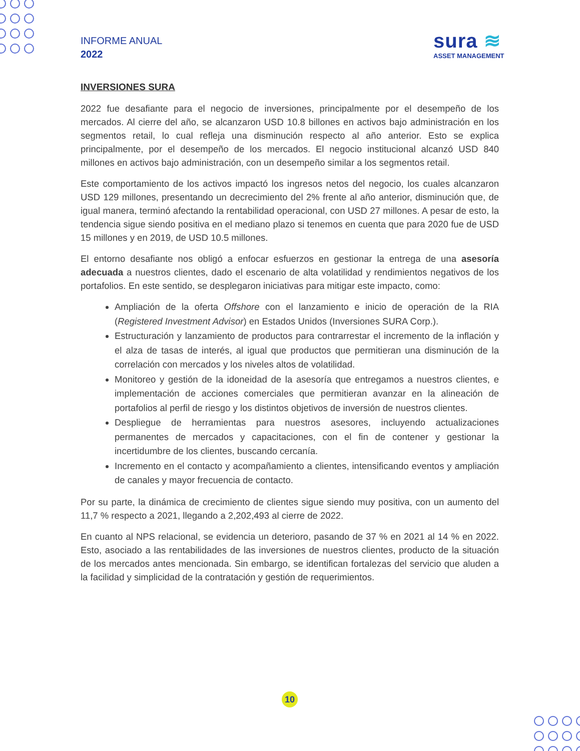INFORME ANUAL
2022
sura ≋
ASSET MANAGEMENT
INVERSIONES SURA
2022 fue desafiante para el negocio de inversiones, principalmente por el desempeño de los mercados. Al cierre del año, se alcanzaron USD 10.8 billones en activos bajo administración en los segmentos retail, lo cual refleja una disminución respecto al año anterior. Esto se explica principalmente, por el desempeño de los mercados. El negocio institucional alcanzó USD 840 millones en activos bajo administración, con un desempeño similar a los segmentos retail.
Este comportamiento de los activos impactó los ingresos netos del negocio, los cuales alcanzaron USD 129 millones, presentando un decrecimiento del 2% frente al año anterior, disminución que, de igual manera, terminó afectando la rentabilidad operacional, con USD 27 millones. A pesar de esto, la tendencia sigue siendo positiva en el mediano plazo si tenemos en cuenta que para 2020 fue de USD 15 millones y en 2019, de USD 10.5 millones.
El entorno desafiante nos obligó a enfocar esfuerzos en gestionar la entrega de una asesoría adecuada a nuestros clientes, dado el escenario de alta volatilidad y rendimientos negativos de los portafolios. En este sentido, se desplegaron iniciativas para mitigar este impacto, como:
Ampliación de la oferta Offshore con el lanzamiento e inicio de operación de la RIA (Registered Investment Advisor) en Estados Unidos (Inversiones SURA Corp.).
Estructuración y lanzamiento de productos para contrarrestar el incremento de la inflación y el alza de tasas de interés, al igual que productos que permitieran una disminución de la correlación con mercados y los niveles altos de volatilidad.
Monitoreo y gestión de la idoneidad de la asesoría que entregamos a nuestros clientes, e implementación de acciones comerciales que permitieran avanzar en la alineación de portafolios al perfil de riesgo y los distintos objetivos de inversión de nuestros clientes.
Despliegue de herramientas para nuestros asesores, incluyendo actualizaciones permanentes de mercados y capacitaciones, con el fin de contener y gestionar la incertidumbre de los clientes, buscando cercanía.
Incremento en el contacto y acompañamiento a clientes, intensificando eventos y ampliación de canales y mayor frecuencia de contacto.
Por su parte, la dinámica de crecimiento de clientes sigue siendo muy positiva, con un aumento del 11,7 % respecto a 2021, llegando a 2,202,493 al cierre de 2022.
En cuanto al NPS relacional, se evidencia un deterioro, pasando de 37 % en 2021 al 14 % en 2022. Esto, asociado a las rentabilidades de las inversiones de nuestros clientes, producto de la situación de los mercados antes mencionada. Sin embargo, se identifican fortalezas del servicio que aluden a la facilidad y simplicidad de la contratación y gestión de requerimientos.
10